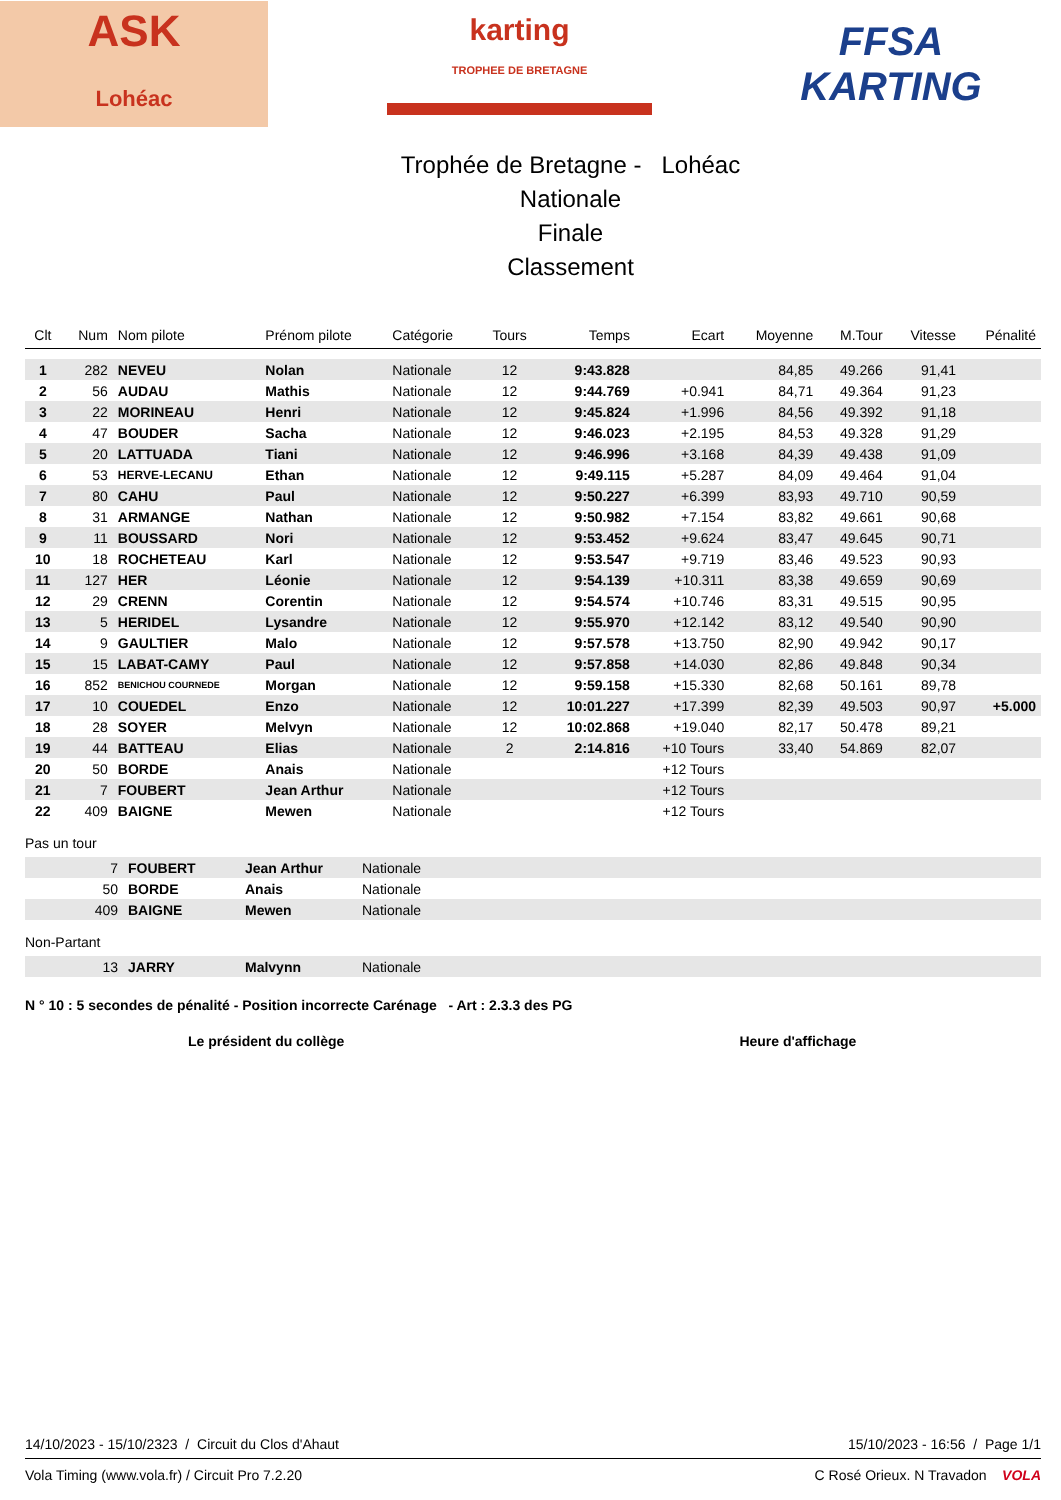ASK
Lohéac
karting
TROPHEE DE BRETAGNE
FFSA
KARTING
Trophée de Bretagne - Lohéac
Nationale
Finale
Classement
| Clt | Num | Nom pilote | Prénom pilote | Catégorie | Tours | Temps | Ecart | Moyenne | M.Tour | Vitesse | Pénalité |
| --- | --- | --- | --- | --- | --- | --- | --- | --- | --- | --- | --- |
| 1 | 282 | NEVEU | Nolan | Nationale | 12 | 9:43.828 | | 84,85 | 49.266 | 91,41 | |
| 2 | 56 | AUDAU | Mathis | Nationale | 12 | 9:44.769 | +0.941 | 84,71 | 49.364 | 91,23 | |
| 3 | 22 | MORINEAU | Henri | Nationale | 12 | 9:45.824 | +1.996 | 84,56 | 49.392 | 91,18 | |
| 4 | 47 | BOUDER | Sacha | Nationale | 12 | 9:46.023 | +2.195 | 84,53 | 49.328 | 91,29 | |
| 5 | 20 | LATTUADA | Tiani | Nationale | 12 | 9:46.996 | +3.168 | 84,39 | 49.438 | 91,09 | |
| 6 | 53 | HERVE-LECANU | Ethan | Nationale | 12 | 9:49.115 | +5.287 | 84,09 | 49.464 | 91,04 | |
| 7 | 80 | CAHU | Paul | Nationale | 12 | 9:50.227 | +6.399 | 83,93 | 49.710 | 90,59 | |
| 8 | 31 | ARMANGE | Nathan | Nationale | 12 | 9:50.982 | +7.154 | 83,82 | 49.661 | 90,68 | |
| 9 | 11 | BOUSSARD | Nori | Nationale | 12 | 9:53.452 | +9.624 | 83,47 | 49.645 | 90,71 | |
| 10 | 18 | ROCHETEAU | Karl | Nationale | 12 | 9:53.547 | +9.719 | 83,46 | 49.523 | 90,93 | |
| 11 | 127 | HER | Léonie | Nationale | 12 | 9:54.139 | +10.311 | 83,38 | 49.659 | 90,69 | |
| 12 | 29 | CRENN | Corentin | Nationale | 12 | 9:54.574 | +10.746 | 83,31 | 49.515 | 90,95 | |
| 13 | 5 | HERIDEL | Lysandre | Nationale | 12 | 9:55.970 | +12.142 | 83,12 | 49.540 | 90,90 | |
| 14 | 9 | GAULTIER | Malo | Nationale | 12 | 9:57.578 | +13.750 | 82,90 | 49.942 | 90,17 | |
| 15 | 15 | LABAT-CAMY | Paul | Nationale | 12 | 9:57.858 | +14.030 | 82,86 | 49.848 | 90,34 | |
| 16 | 852 | BENICHOU COURNEDE | Morgan | Nationale | 12 | 9:59.158 | +15.330 | 82,68 | 50.161 | 89,78 | |
| 17 | 10 | COUEDEL | Enzo | Nationale | 12 | 10:01.227 | +17.399 | 82,39 | 49.503 | 90,97 | +5.000 |
| 18 | 28 | SOYER | Melvyn | Nationale | 12 | 10:02.868 | +19.040 | 82,17 | 50.478 | 89,21 | |
| 19 | 44 | BATTEAU | Elias | Nationale | 2 | 2:14.816 | +10 Tours | 33,40 | 54.869 | 82,07 | |
| 20 | 50 | BORDE | Anais | Nationale | | | +12 Tours | | | | |
| 21 | 7 | FOUBERT | Jean Arthur | Nationale | | | +12 Tours | | | | |
| 22 | 409 | BAIGNE | Mewen | Nationale | | | +12 Tours | | | | |
Pas un tour
| | 7 | FOUBERT | Jean Arthur | Nationale |
| | 50 | BORDE | Anais | Nationale |
| | 409 | BAIGNE | Mewen | Nationale |
Non-Partant
| | 13 | JARRY | Malvynn | Nationale |
N ° 10 : 5 secondes de pénalité - Position incorrecte Carénage - Art : 2.3.3 des PG
Le président du collège Heure d'affichage
14/10/2023 - 15/10/2323 / Circuit du Clos d'Ahaut 15/10/2023 - 16:56 / Page 1/1
Vola Timing (www.vola.fr) / Circuit Pro 7.2.20 C Rosé Orieux. N Travadon VOLA